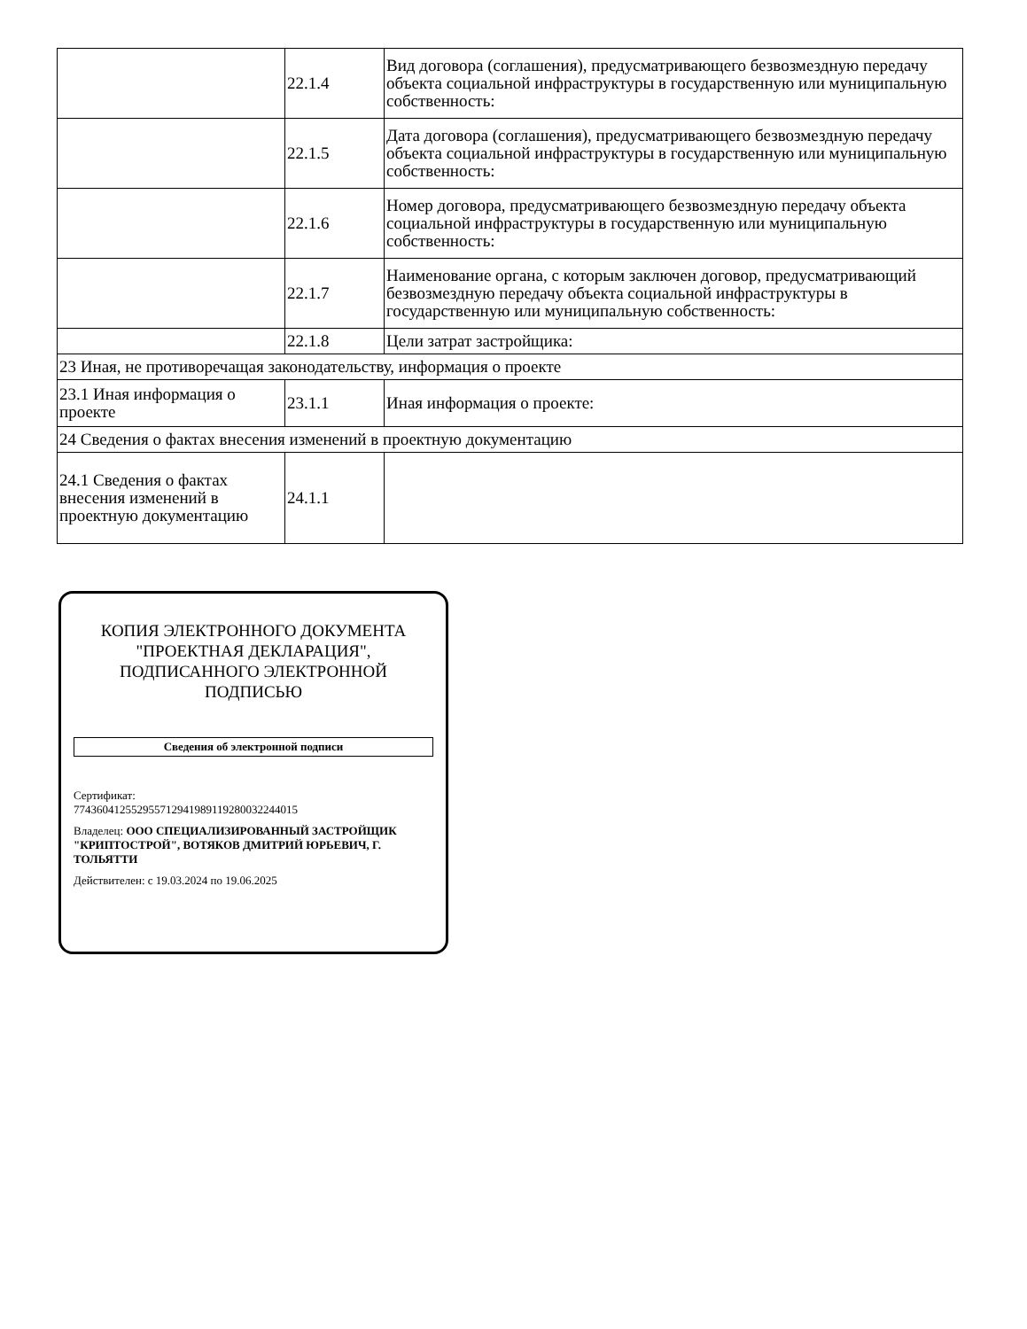| | 22.1.4 | Вид договора (соглашения), предусматривающего безвозмездную передачу объекта социальной инфраструктуры в государственную или муниципальную собственность: |
| | 22.1.5 | Дата договора (соглашения), предусматривающего безвозмездную передачу объекта социальной инфраструктуры в государственную или муниципальную собственность: |
| | 22.1.6 | Номер договора, предусматривающего безвозмездную передачу объекта социальной инфраструктуры в государственную или муниципальную собственность: |
| | 22.1.7 | Наименование органа, с которым заключен договор, предусматривающий безвозмездную передачу объекта социальной инфраструктуры в государственную или муниципальную собственность: |
| | 22.1.8 | Цели затрат застройщика: |
| 23 Иная, не противоречащая законодательству, информация о проекте | | |
| 23.1 Иная информация о проекте | 23.1.1 | Иная информация о проекте: |
| 24 Сведения о фактах внесения изменений в проектную документацию | | |
| 24.1 Сведения о фактах внесения изменений в проектную документацию | 24.1.1 | |
КОПИЯ ЭЛЕКТРОННОГО ДОКУМЕНТА "ПРОЕКТНАЯ ДЕКЛАРАЦИЯ", ПОДПИСАННОГО ЭЛЕКТРОННОЙ ПОДПИСЬЮ
Сведения об электронной подписи
Сертификат:
774360412552955712941989119280032244015
Владелец: ООО СПЕЦИАЛИЗИРОВАННЫЙ ЗАСТРОЙЩИК "КРИПТОСТРОЙ", ВОТЯКОВ ДМИТРИЙ ЮРЬЕВИЧ, Г. ТОЛЬЯТТИ
Действителен: с 19.03.2024 по 19.06.2025